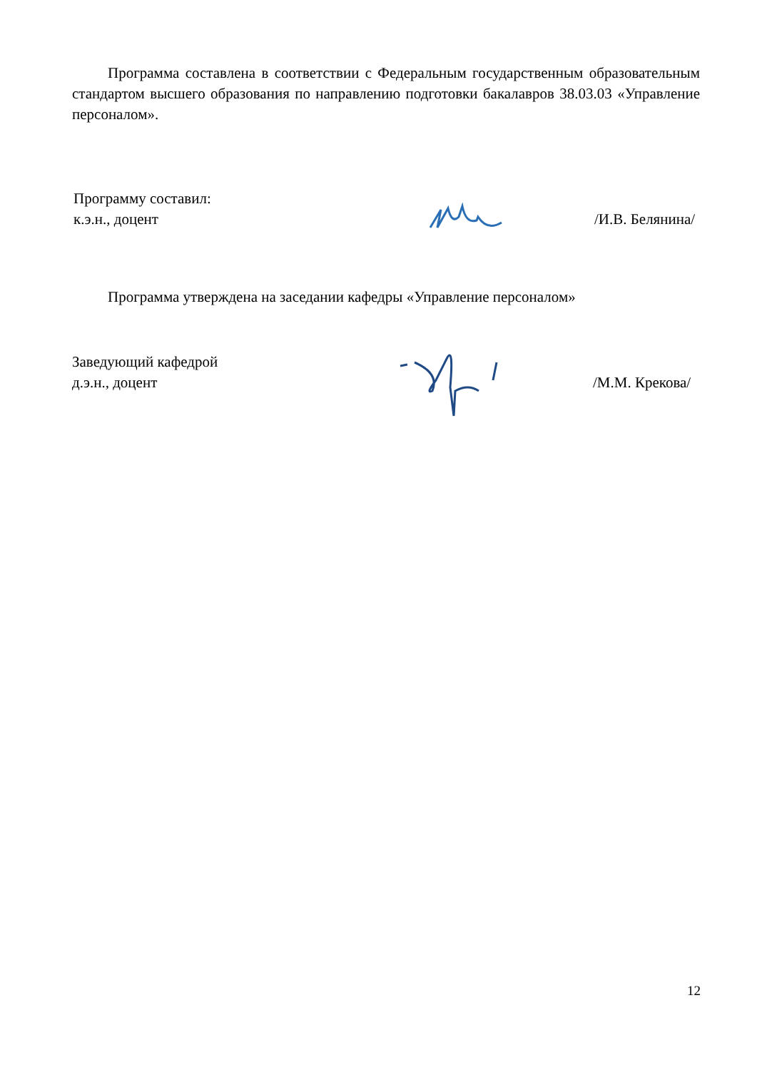Программа составлена в соответствии с Федеральным государственным образовательным стандартом высшего образования по направлению подготовки бакалавров 38.03.03 «Управление персоналом».
Программу составил:
к.э.н., доцент
/И.В. Белянина/
Программа утверждена на заседании кафедры «Управление персоналом»
Заведующий кафедрой
д.э.н., доцент
/М.М. Крекова/
12